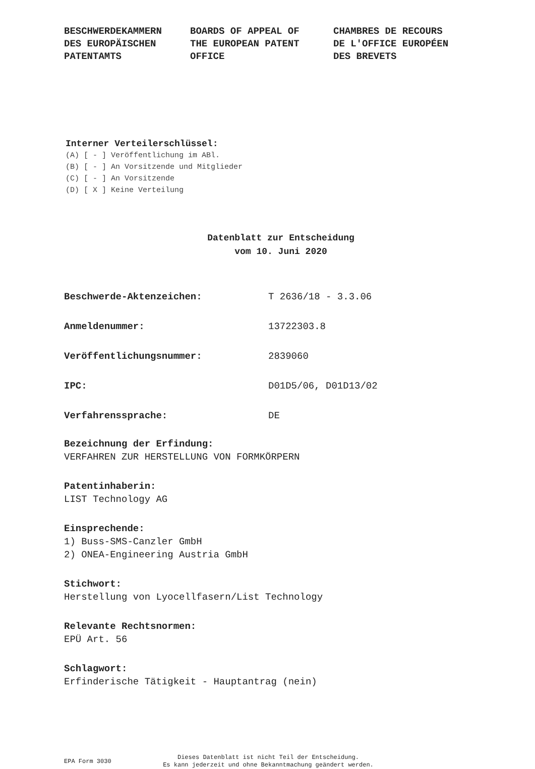BESCHWERDEKAMMERN
DES EUROPÄISCHEN
PATENTAMTS
BOARDS OF APPEAL OF
THE EUROPEAN PATENT
OFFICE
CHAMBRES DE RECOURS
DE L'OFFICE EUROPÉEN
DES BREVETS
Interner Verteilerschlüssel:
(A) [ - ] Veröffentlichung im ABl.
(B) [ - ] An Vorsitzende und Mitglieder
(C) [ - ] An Vorsitzende
(D) [ X ] Keine Verteilung
Datenblatt zur Entscheidung
vom 10. Juni 2020
Beschwerde-Aktenzeichen: T 2636/18 - 3.3.06
Anmeldenummer: 13722303.8
Veröffentlichungsnummer: 2839060
IPC: D01D5/06, D01D13/02
Verfahrenssprache: DE
Bezeichnung der Erfindung:
VERFAHREN ZUR HERSTELLUNG VON FORMKÖRPERN
Patentinhaberin:
LIST Technology AG
Einsprechende:
1) Buss-SMS-Canzler GmbH
2) ONEA-Engineering Austria GmbH
Stichwort:
Herstellung von Lyocellfasern/List Technology
Relevante Rechtsnormen:
EPÜ Art. 56
Schlagwort:
Erfinderische Tätigkeit - Hauptantrag (nein)
EPA Form 3030
Dieses Datenblatt ist nicht Teil der Entscheidung.
Es kann jederzeit und ohne Bekanntmachung geändert werden.